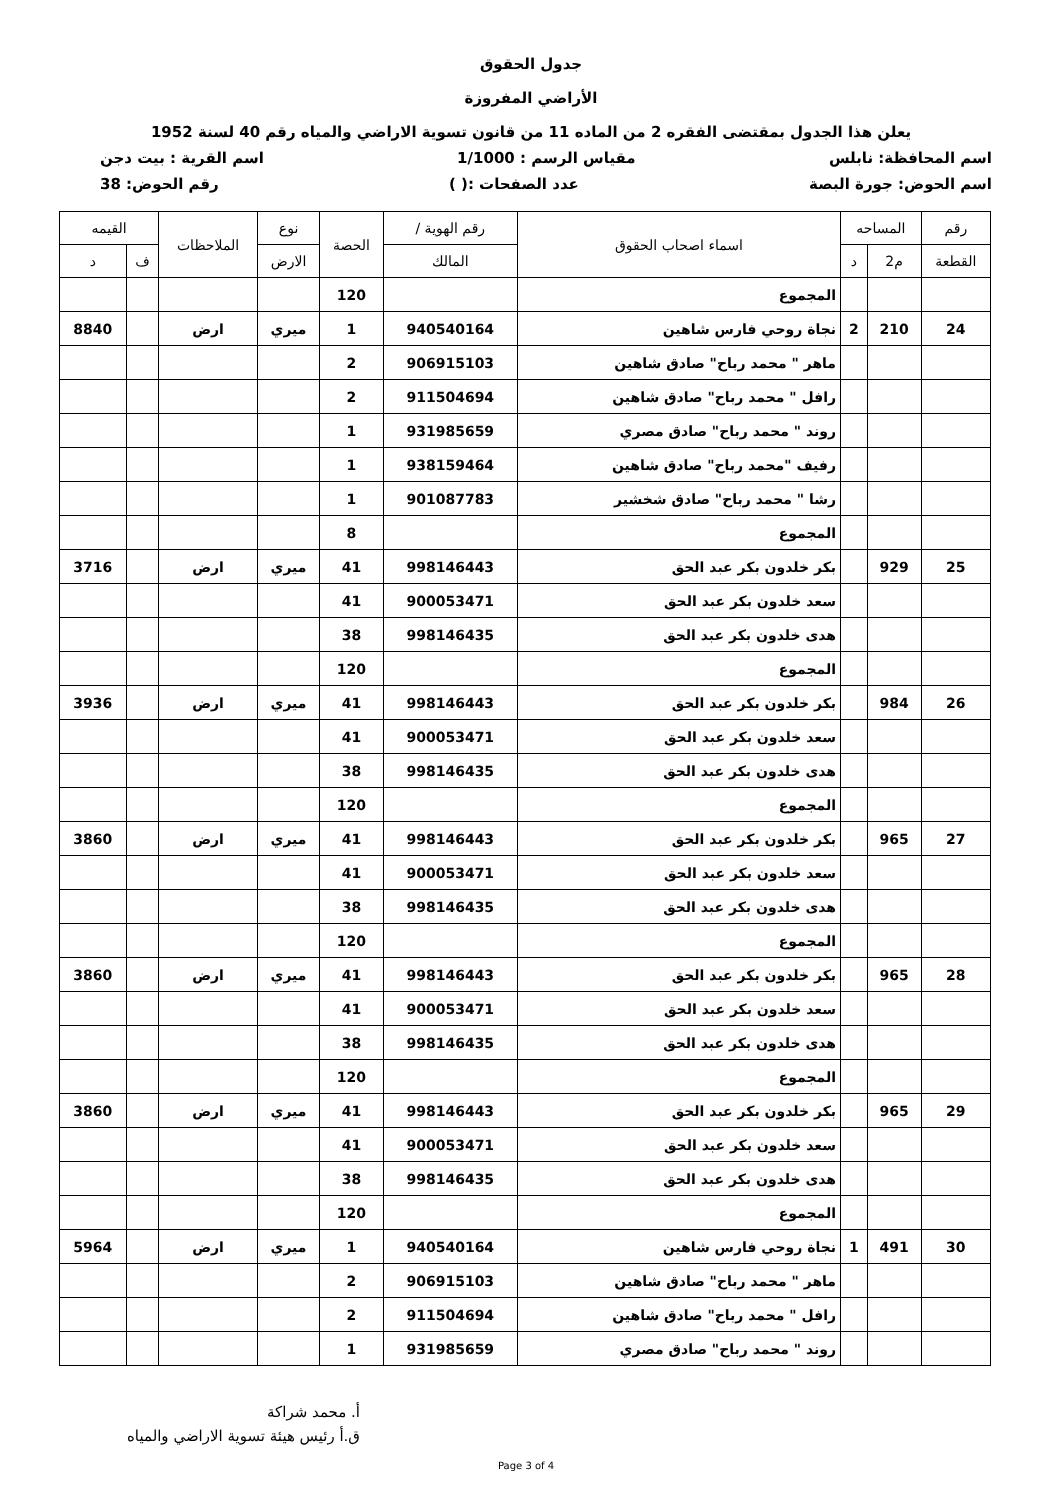جدول الحقوق
الأراضي المفروزة
يعلن هذا الجدول بمقتضى الفقره 2 من الماده 11 من قانون تسوية الاراضي والمياه رقم 40 لسنة 1952
اسم المحافظة: نابلس مقياس الرسم : 1/1000 اسم القرية : بيت دجن
اسم الحوض: جورة البصة عدد الصفحات :( ) رقم الحوض: 38
| رقم | المساحه | | اسماء اصحاب الحقوق | رقم الهوية / | الحصة | نوع | الملاحظات | القيمه | |
| --- | --- | --- | --- | --- | --- | --- | --- | --- | --- |
| القطعة | م2 | د | | المالك | | الارض | | ف | د |
| | | | المجموع | | 120 | | | | |
| 24 | 210 | 2 | نجاة روحي فارس شاهين | 940540164 | 1 | ميري | ارض | | 8840 |
| | | | ماهر " محمد رباح" صادق شاهين | 906915103 | 2 | | | | |
| | | | رافل " محمد رباح" صادق شاهين | 911504694 | 2 | | | | |
| | | | روند " محمد رباح" صادق مصري | 931985659 | 1 | | | | |
| | | | رفيف "محمد رباح" صادق شاهين | 938159464 | 1 | | | | |
| | | | رشا " محمد رباح" صادق شخشير | 901087783 | 1 | | | | |
| | | | المجموع | | 8 | | | | |
| 25 | 929 | | بكر خلدون بكر عبد الحق | 998146443 | 41 | ميري | ارض | | 3716 |
| | | | سعد خلدون بكر عبد الحق | 900053471 | 41 | | | | |
| | | | هدى خلدون بكر عبد الحق | 998146435 | 38 | | | | |
| | | | المجموع | | 120 | | | | |
| 26 | 984 | | بكر خلدون بكر عبد الحق | 998146443 | 41 | ميري | ارض | | 3936 |
| | | | سعد خلدون بكر عبد الحق | 900053471 | 41 | | | | |
| | | | هدى خلدون بكر عبد الحق | 998146435 | 38 | | | | |
| | | | المجموع | | 120 | | | | |
| 27 | 965 | | بكر خلدون بكر عبد الحق | 998146443 | 41 | ميري | ارض | | 3860 |
| | | | سعد خلدون بكر عبد الحق | 900053471 | 41 | | | | |
| | | | هدى خلدون بكر عبد الحق | 998146435 | 38 | | | | |
| | | | المجموع | | 120 | | | | |
| 28 | 965 | | بكر خلدون بكر عبد الحق | 998146443 | 41 | ميري | ارض | | 3860 |
| | | | سعد خلدون بكر عبد الحق | 900053471 | 41 | | | | |
| | | | هدى خلدون بكر عبد الحق | 998146435 | 38 | | | | |
| | | | المجموع | | 120 | | | | |
| 29 | 965 | | بكر خلدون بكر عبد الحق | 998146443 | 41 | ميري | ارض | | 3860 |
| | | | سعد خلدون بكر عبد الحق | 900053471 | 41 | | | | |
| | | | هدى خلدون بكر عبد الحق | 998146435 | 38 | | | | |
| | | | المجموع | | 120 | | | | |
| 30 | 491 | 1 | نجاة روحي فارس شاهين | 940540164 | 1 | ميري | ارض | | 5964 |
| | | | ماهر " محمد رباح" صادق شاهين | 906915103 | 2 | | | | |
| | | | رافل " محمد رباح" صادق شاهين | 911504694 | 2 | | | | |
| | | | روند " محمد رباح" صادق مصري | 931985659 | 1 | | | | |
أ. محمد شراكة
ق.أ رئيس هيئة تسوية الاراضي والمياه
Page 3 of 4